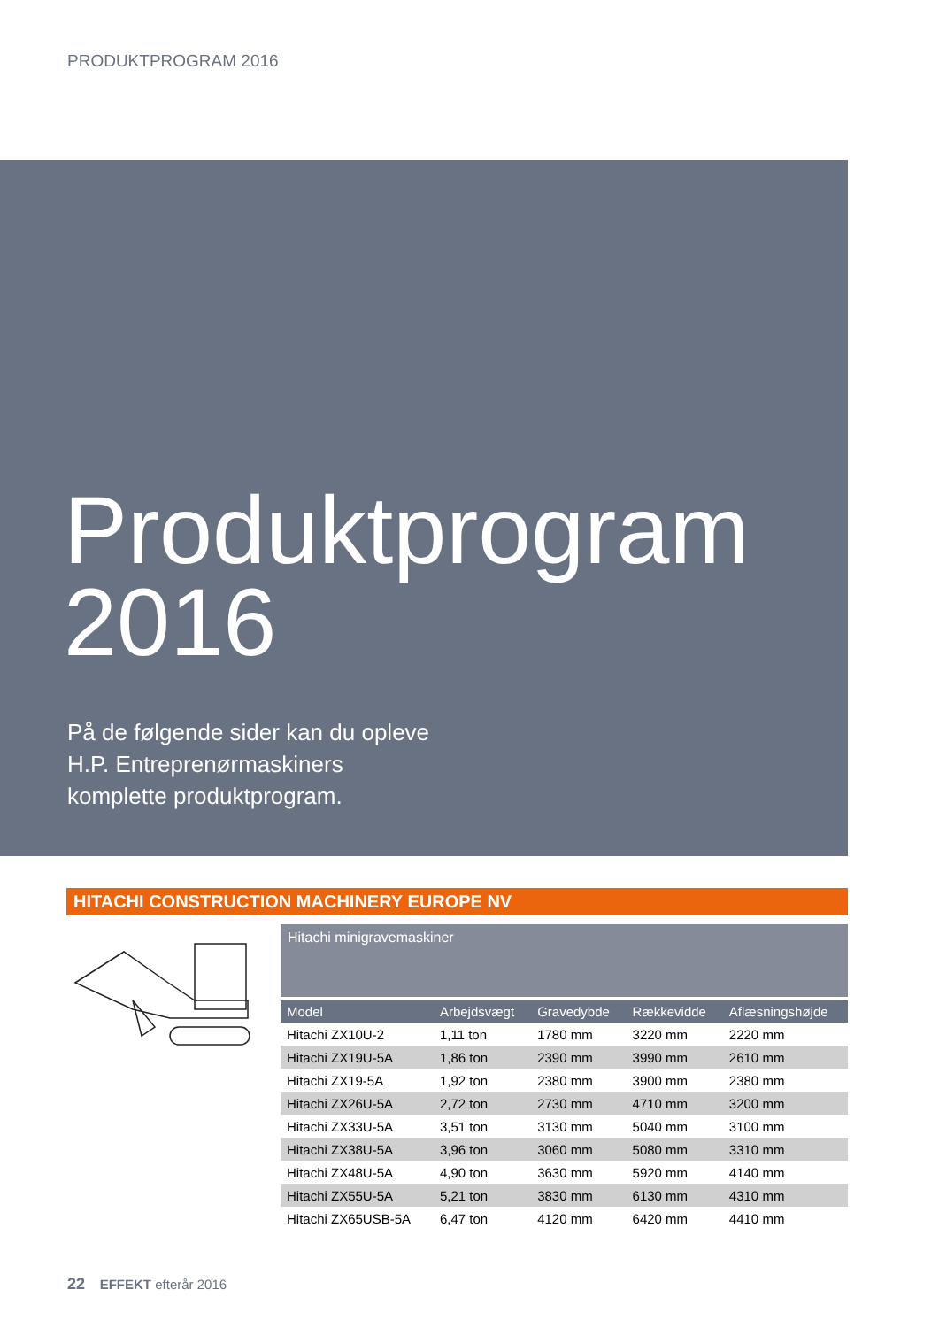PRODUKTPROGRAM 2016
Produktprogram
2016
På de følgende sider kan du opleve
H.P. Entreprenørmaskiners
komplette produktprogram.
HITACHI CONSTRUCTION MACHINERY EUROPE NV
Hitachi minigravemaskiner
| Model | Arbejdsvægt | Gravedybde | Rækkevidde | Aflæsningshøjde |
| --- | --- | --- | --- | --- |
| Hitachi ZX10U-2 | 1,11 ton | 1780 mm | 3220 mm | 2220 mm |
| Hitachi ZX19U-5A | 1,86 ton | 2390 mm | 3990 mm | 2610 mm |
| Hitachi ZX19-5A | 1,92 ton | 2380 mm | 3900 mm | 2380 mm |
| Hitachi ZX26U-5A | 2,72 ton | 2730 mm | 4710 mm | 3200 mm |
| Hitachi ZX33U-5A | 3,51 ton | 3130 mm | 5040 mm | 3100 mm |
| Hitachi ZX38U-5A | 3,96 ton | 3060 mm | 5080 mm | 3310 mm |
| Hitachi ZX48U-5A | 4,90 ton | 3630 mm | 5920 mm | 4140 mm |
| Hitachi ZX55U-5A | 5,21 ton | 3830 mm | 6130 mm | 4310 mm |
| Hitachi ZX65USB-5A | 6,47 ton | 4120 mm | 6420 mm | 4410 mm |
22 EFFEKT efterår 2016